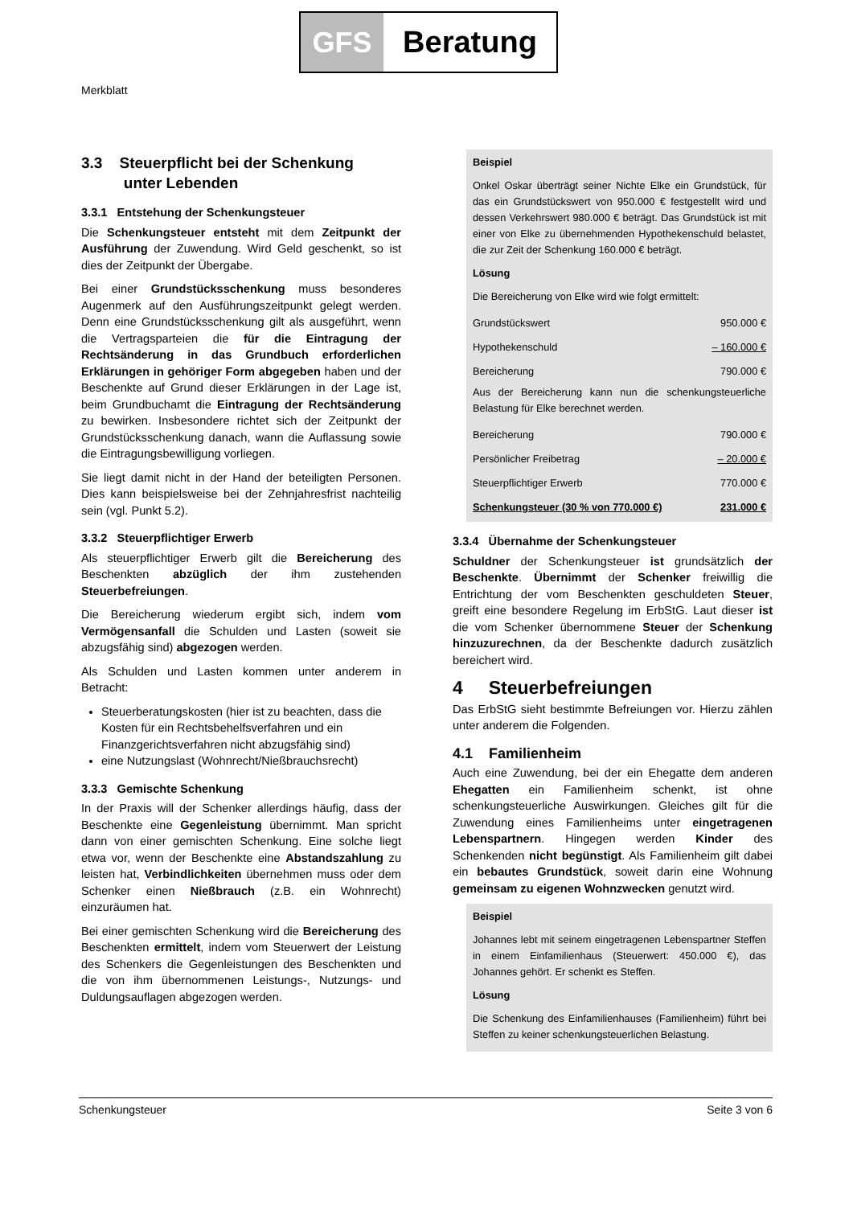GFS Beratung
Merkblatt
3.3 Steuerpflicht bei der Schenkung
unter Lebenden
3.3.1 Entstehung der Schenkungsteuer
Die Schenkungsteuer entsteht mit dem Zeitpunkt der Ausführung der Zuwendung. Wird Geld geschenkt, so ist dies der Zeitpunkt der Übergabe.
Bei einer Grundstücksschenkung muss besonderes Augenmerk auf den Ausführungszeitpunkt gelegt werden. Denn eine Grundstücksschenkung gilt als ausgeführt, wenn die Vertragsparteien die für die Eintragung der Rechtsänderung in das Grundbuch erforderlichen Erklärungen in gehöriger Form abgegeben haben und der Beschenkte auf Grund dieser Erklärungen in der Lage ist, beim Grundbuchamt die Eintragung der Rechtsänderung zu bewirken. Insbesondere richtet sich der Zeitpunkt der Grundstücksschenkung danach, wann die Auflassung sowie die Eintragungsbewilligung vorliegen.
Sie liegt damit nicht in der Hand der beteiligten Personen. Dies kann beispielsweise bei der Zehnjahresfrist nachteilig sein (vgl. Punkt 5.2).
3.3.2 Steuerpflichtiger Erwerb
Als steuerpflichtiger Erwerb gilt die Bereicherung des Beschenkten abzüglich der ihm zustehenden Steuerbefreiungen.
Die Bereicherung wiederum ergibt sich, indem vom Vermögensanfall die Schulden und Lasten (soweit sie abzugsfähig sind) abgezogen werden.
Als Schulden und Lasten kommen unter anderem in Betracht:
Steuerberatungskosten (hier ist zu beachten, dass die Kosten für ein Rechtsbehelfsverfahren und ein Finanzgerichtsverfahren nicht abzugsfähig sind)
eine Nutzungslast (Wohnrecht/Nießbrauchsrecht)
3.3.3 Gemischte Schenkung
In der Praxis will der Schenker allerdings häufig, dass der Beschenkte eine Gegenleistung übernimmt. Man spricht dann von einer gemischten Schenkung. Eine solche liegt etwa vor, wenn der Beschenkte eine Abstandszahlung zu leisten hat, Verbindlichkeiten übernehmen muss oder dem Schenker einen Nießbrauch (z.B. ein Wohnrecht) einzuräumen hat.
Bei einer gemischten Schenkung wird die Bereicherung des Beschenkten ermittelt, indem vom Steuerwert der Leistung des Schenkers die Gegenleistungen des Beschenkten und die von ihm übernommenen Leistungs-, Nutzungs- und Duldungsauflagen abgezogen werden.
Beispiel
Onkel Oskar überträgt seiner Nichte Elke ein Grundstück, für das ein Grundstückswert von 950.000 € festgestellt wird und dessen Verkehrswert 980.000 € beträgt. Das Grundstück ist mit einer von Elke zu übernehmenden Hypothekenschuld belastet, die zur Zeit der Schenkung 160.000 € beträgt.
Lösung
Die Bereicherung von Elke wird wie folgt ermittelt:
| Grundstückswert | 950.000 € |
| Hypothekenschuld | – 160.000 € |
| Bereicherung | 790.000 € |
Aus der Bereicherung kann nun die schenkungsteuerliche Belastung für Elke berechnet werden.
| Bereicherung | 790.000 € |
| Persönlicher Freibetrag | – 20.000 € |
| Steuerpflichtiger Erwerb | 770.000 € |
| Schenkungsteuer (30 % von 770.000 €) | 231.000 € |
3.3.4 Übernahme der Schenkungsteuer
Schuldner der Schenkungsteuer ist grundsätzlich der Beschenkte. Übernimmt der Schenker freiwillig die Entrichtung der vom Beschenkten geschuldeten Steuer, greift eine besondere Regelung im ErbStG. Laut dieser ist die vom Schenker übernommene Steuer der Schenkung hinzuzurechnen, da der Beschenkte dadurch zusätzlich bereichert wird.
4 Steuerbefreiungen
Das ErbStG sieht bestimmte Befreiungen vor. Hierzu zählen unter anderem die Folgenden.
4.1 Familienheim
Auch eine Zuwendung, bei der ein Ehegatte dem anderen Ehegatten ein Familienheim schenkt, ist ohne schenkungsteuerliche Auswirkungen. Gleiches gilt für die Zuwendung eines Familienheims unter eingetragenen Lebenspartnern. Hingegen werden Kinder des Schenkenden nicht begünstigt. Als Familienheim gilt dabei ein bebautes Grundstück, soweit darin eine Wohnung gemeinsam zu eigenen Wohnzwecken genutzt wird.
Beispiel
Johannes lebt mit seinem eingetragenen Lebenspartner Steffen in einem Einfamilienhaus (Steuerwert: 450.000 €), das Johannes gehört. Er schenkt es Steffen.
Lösung
Die Schenkung des Einfamilienhauses (Familienheim) führt bei Steffen zu keiner schenkungsteuerlichen Belastung.
Schenkungsteuer Seite 3 von 6